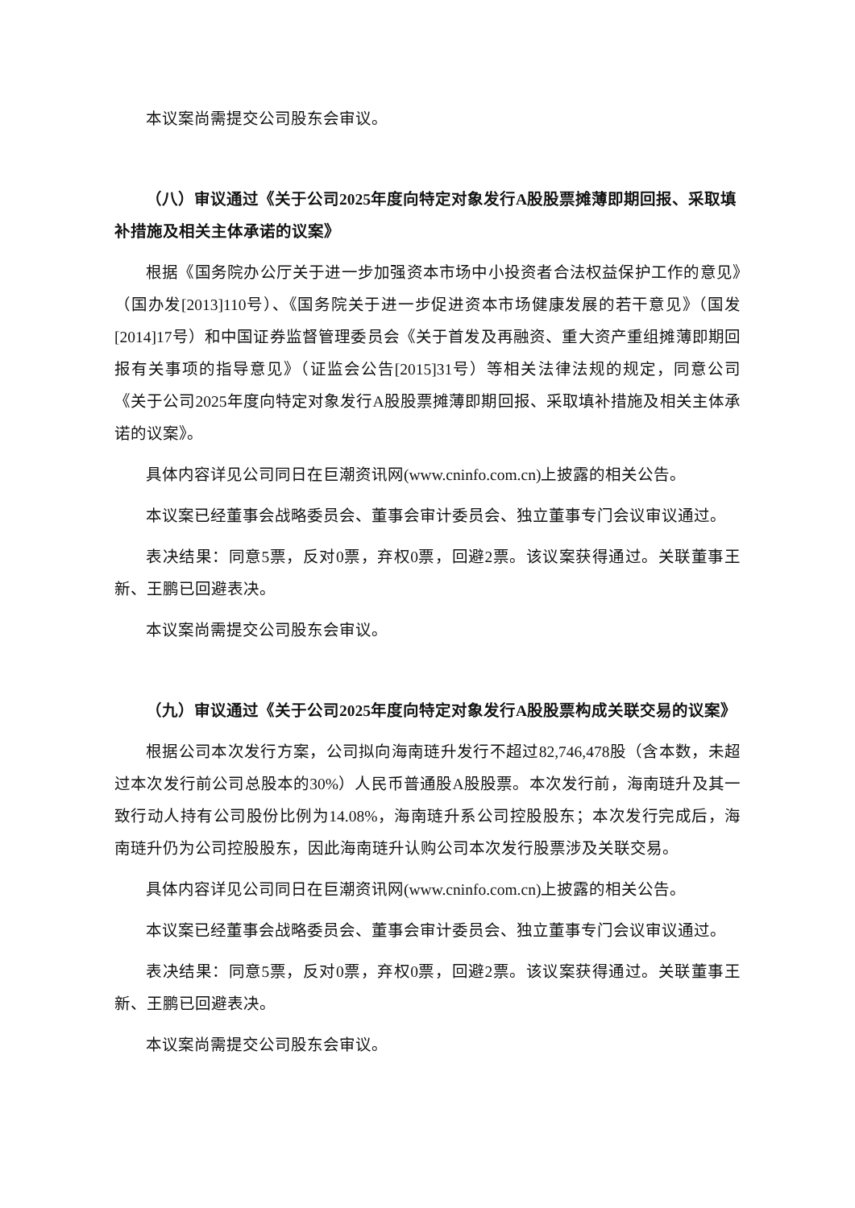本议案尚需提交公司股东会审议。
（八）审议通过《关于公司2025年度向特定对象发行A股股票摊薄即期回报、采取填补措施及相关主体承诺的议案》
根据《国务院办公厅关于进一步加强资本市场中小投资者合法权益保护工作的意见》（国办发[2013]110号）、《国务院关于进一步促进资本市场健康发展的若干意见》（国发[2014]17号）和中国证券监督管理委员会《关于首发及再融资、重大资产重组摊薄即期回报有关事项的指导意见》（证监会公告[2015]31号）等相关法律法规的规定，同意公司《关于公司2025年度向特定对象发行A股股票摊薄即期回报、采取填补措施及相关主体承诺的议案》。
具体内容详见公司同日在巨潮资讯网(www.cninfo.com.cn)上披露的相关公告。
本议案已经董事会战略委员会、董事会审计委员会、独立董事专门会议审议通过。
表决结果：同意5票，反对0票，弃权0票，回避2票。该议案获得通过。关联董事王新、王鹏已回避表决。
本议案尚需提交公司股东会审议。
（九）审议通过《关于公司2025年度向特定对象发行A股股票构成关联交易的议案》
根据公司本次发行方案，公司拟向海南琏升发行不超过82,746,478股（含本数，未超过本次发行前公司总股本的30%）人民币普通股A股股票。本次发行前，海南琏升及其一致行动人持有公司股份比例为14.08%，海南琏升系公司控股股东；本次发行完成后，海南琏升仍为公司控股股东，因此海南琏升认购公司本次发行股票涉及关联交易。
具体内容详见公司同日在巨潮资讯网(www.cninfo.com.cn)上披露的相关公告。
本议案已经董事会战略委员会、董事会审计委员会、独立董事专门会议审议通过。
表决结果：同意5票，反对0票，弃权0票，回避2票。该议案获得通过。关联董事王新、王鹏已回避表决。
本议案尚需提交公司股东会审议。